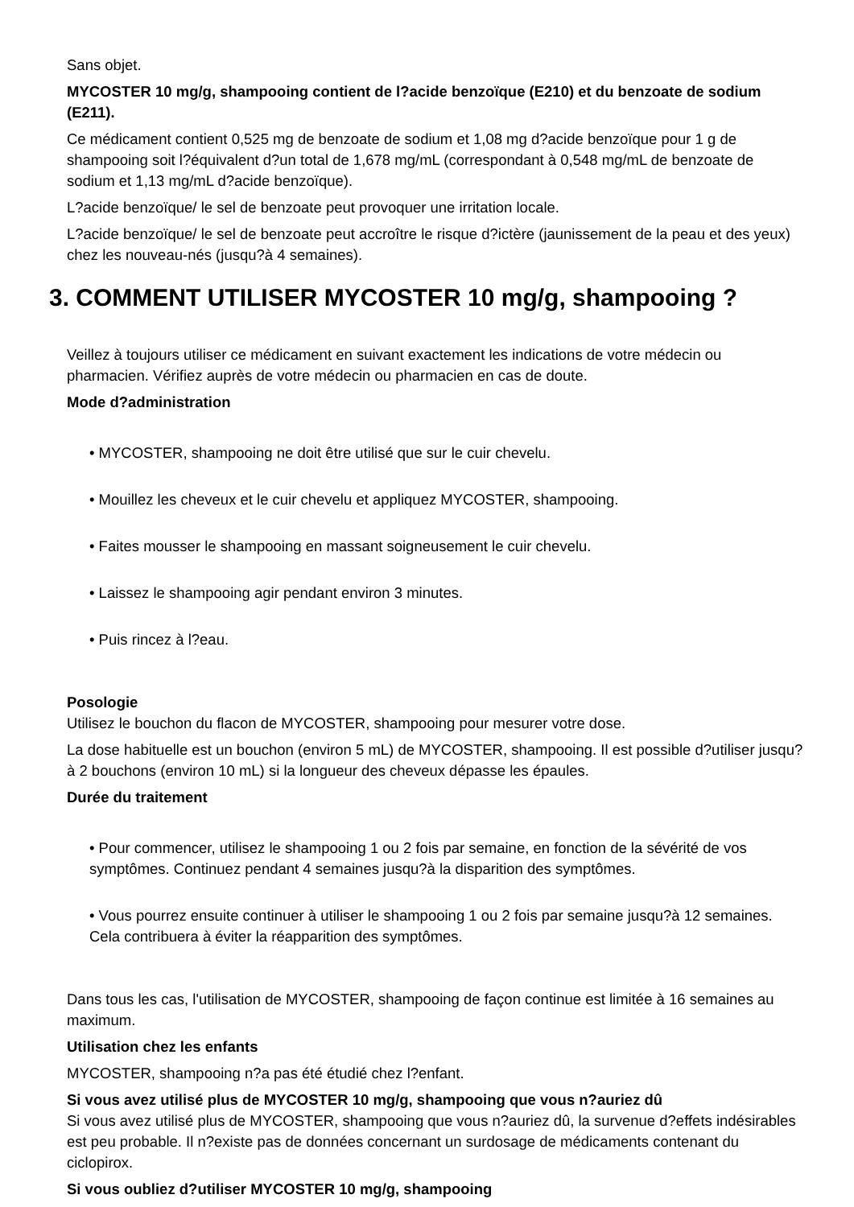Sans objet.
MYCOSTER 10 mg/g, shampooing contient de l?acide benzoïque (E210) et du benzoate de sodium (E211).
Ce médicament contient 0,525 mg de benzoate de sodium et 1,08 mg d?acide benzoïque pour 1 g de shampooing soit l?équivalent d?un total de 1,678 mg/mL (correspondant à 0,548 mg/mL de benzoate de sodium et 1,13 mg/mL d?acide benzoïque).
L?acide benzoïque/ le sel de benzoate peut provoquer une irritation locale.
L?acide benzoïque/ le sel de benzoate peut accroître le risque d?ictère (jaunissement de la peau et des yeux) chez les nouveau-nés (jusqu?à 4 semaines).
3. COMMENT UTILISER MYCOSTER 10 mg/g, shampooing ?
Veillez à toujours utiliser ce médicament en suivant exactement les indications de votre médecin ou pharmacien. Vérifiez auprès de votre médecin ou pharmacien en cas de doute.
Mode d?administration
• MYCOSTER, shampooing ne doit être utilisé que sur le cuir chevelu.
• Mouillez les cheveux et le cuir chevelu et appliquez MYCOSTER, shampooing.
• Faites mousser le shampooing en massant soigneusement le cuir chevelu.
• Laissez le shampooing agir pendant environ 3 minutes.
• Puis rincez à l?eau.
Posologie
Utilisez le bouchon du flacon de MYCOSTER, shampooing pour mesurer votre dose.
La dose habituelle est un bouchon (environ 5 mL) de MYCOSTER, shampooing. Il est possible d?utiliser jusqu?à 2 bouchons (environ 10 mL) si la longueur des cheveux dépasse les épaules.
Durée du traitement
• Pour commencer, utilisez le shampooing 1 ou 2 fois par semaine, en fonction de la sévérité de vos symptômes. Continuez pendant 4 semaines jusqu?à la disparition des symptômes.
• Vous pourrez ensuite continuer à utiliser le shampooing 1 ou 2 fois par semaine jusqu?à 12 semaines. Cela contribuera à éviter la réapparition des symptômes.
Dans tous les cas, l'utilisation de MYCOSTER, shampooing de façon continue est limitée à 16 semaines au maximum.
Utilisation chez les enfants
MYCOSTER, shampooing n?a pas été étudié chez l?enfant.
Si vous avez utilisé plus de MYCOSTER 10 mg/g, shampooing que vous n?auriez dû
Si vous avez utilisé plus de MYCOSTER, shampooing que vous n?auriez dû, la survenue d?effets indésirables est peu probable. Il n?existe pas de données concernant un surdosage de médicaments contenant du ciclopirox.
Si vous oubliez d?utiliser MYCOSTER 10 mg/g, shampooing